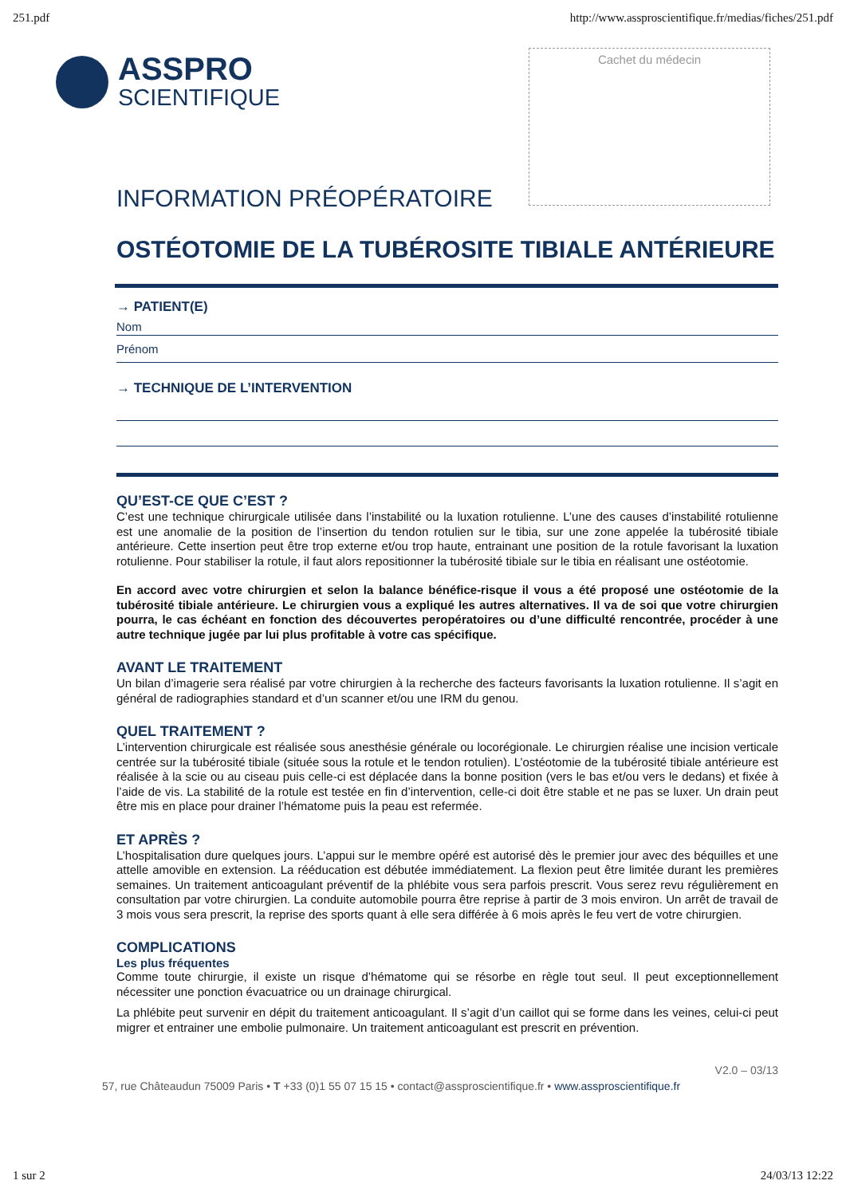251.pdf http://www.assproscientifique.fr/medias/fiches/251.pdf
ASSPRO
SCIENTIFIQUE
Cachet du médecin
INFORMATION PRÉOPÉRATOIRE
OSTÉOTOMIE DE LA TUBÉROSITE TIBIALE ANTÉRIEURE
→ PATIENT(E)
Nom
Prénom
→ TECHNIQUE DE L’INTERVENTION
QU’EST-CE QUE C’EST ?
C’est une technique chirurgicale utilisée dans l’instabilité ou la luxation rotulienne. L’une des causes d’instabilité rotulienne est une anomalie de la position de l’insertion du tendon rotulien sur le tibia, sur une zone appelée la tubérosité tibiale antérieure. Cette insertion peut être trop externe et/ou trop haute, entrainant une position de la rotule favorisant la luxation rotulienne. Pour stabiliser la rotule, il faut alors repositionner la tubérosité tibiale sur le tibia en réalisant une ostéotomie.
En accord avec votre chirurgien et selon la balance bénéfice-risque il vous a été proposé une ostéotomie de la tubérosité tibiale antérieure. Le chirurgien vous a expliqué les autres alternatives. Il va de soi que votre chirurgien pourra, le cas échéant en fonction des découvertes peropératoires ou d’une difficulté rencontrée, procéder à une autre technique jugée par lui plus profitable à votre cas spécifique.
AVANT LE TRAITEMENT
Un bilan d’imagerie sera réalisé par votre chirurgien à la recherche des facteurs favorisants la luxation rotulienne. Il s’agit en général de radiographies standard et d’un scanner et/ou une IRM du genou.
QUEL TRAITEMENT ?
L’intervention chirurgicale est réalisée sous anesthésie générale ou locorégionale. Le chirurgien réalise une incision verticale centrée sur la tubérosité tibiale (située sous la rotule et le tendon rotulien). L’ostéotomie de la tubérosité tibiale antérieure est réalisée à la scie ou au ciseau puis celle-ci est déplacée dans la bonne position (vers le bas et/ou vers le dedans) et fixée à l’aide de vis. La stabilité de la rotule est testée en fin d’intervention, celle-ci doit être stable et ne pas se luxer. Un drain peut être mis en place pour drainer l’hématome puis la peau est refermée.
ET APRÈS ?
L’hospitalisation dure quelques jours. L’appui sur le membre opéré est autorisé dès le premier jour avec des béquilles et une attelle amovible en extension. La rééducation est débutée immédiatement. La flexion peut être limitée durant les premières semaines. Un traitement anticoagulant préventif de la phlébite vous sera parfois prescrit. Vous serez revu régulièrement en consultation par votre chirurgien. La conduite automobile pourra être reprise à partir de 3 mois environ. Un arrêt de travail de 3 mois vous sera prescrit, la reprise des sports quant à elle sera différée à 6 mois après le feu vert de votre chirurgien.
COMPLICATIONS
Les plus fréquentes
Comme toute chirurgie, il existe un risque d’hématome qui se résorbe en règle tout seul. Il peut exceptionnellement nécessiter une ponction évacuatrice ou un drainage chirurgical.
La phlébite peut survenir en dépit du traitement anticoagulant. Il s’agit d’un caillot qui se forme dans les veines, celui-ci peut migrer et entrainer une embolie pulmonaire. Un traitement anticoagulant est prescrit en prévention.
V2.0 – 03/13
57, rue Châteaudun 75009 Paris • T +33 (0)1 55 07 15 15 • contact@assproscientifique.fr • www.assproscientifique.fr
1 sur 2 24/03/13 12:22